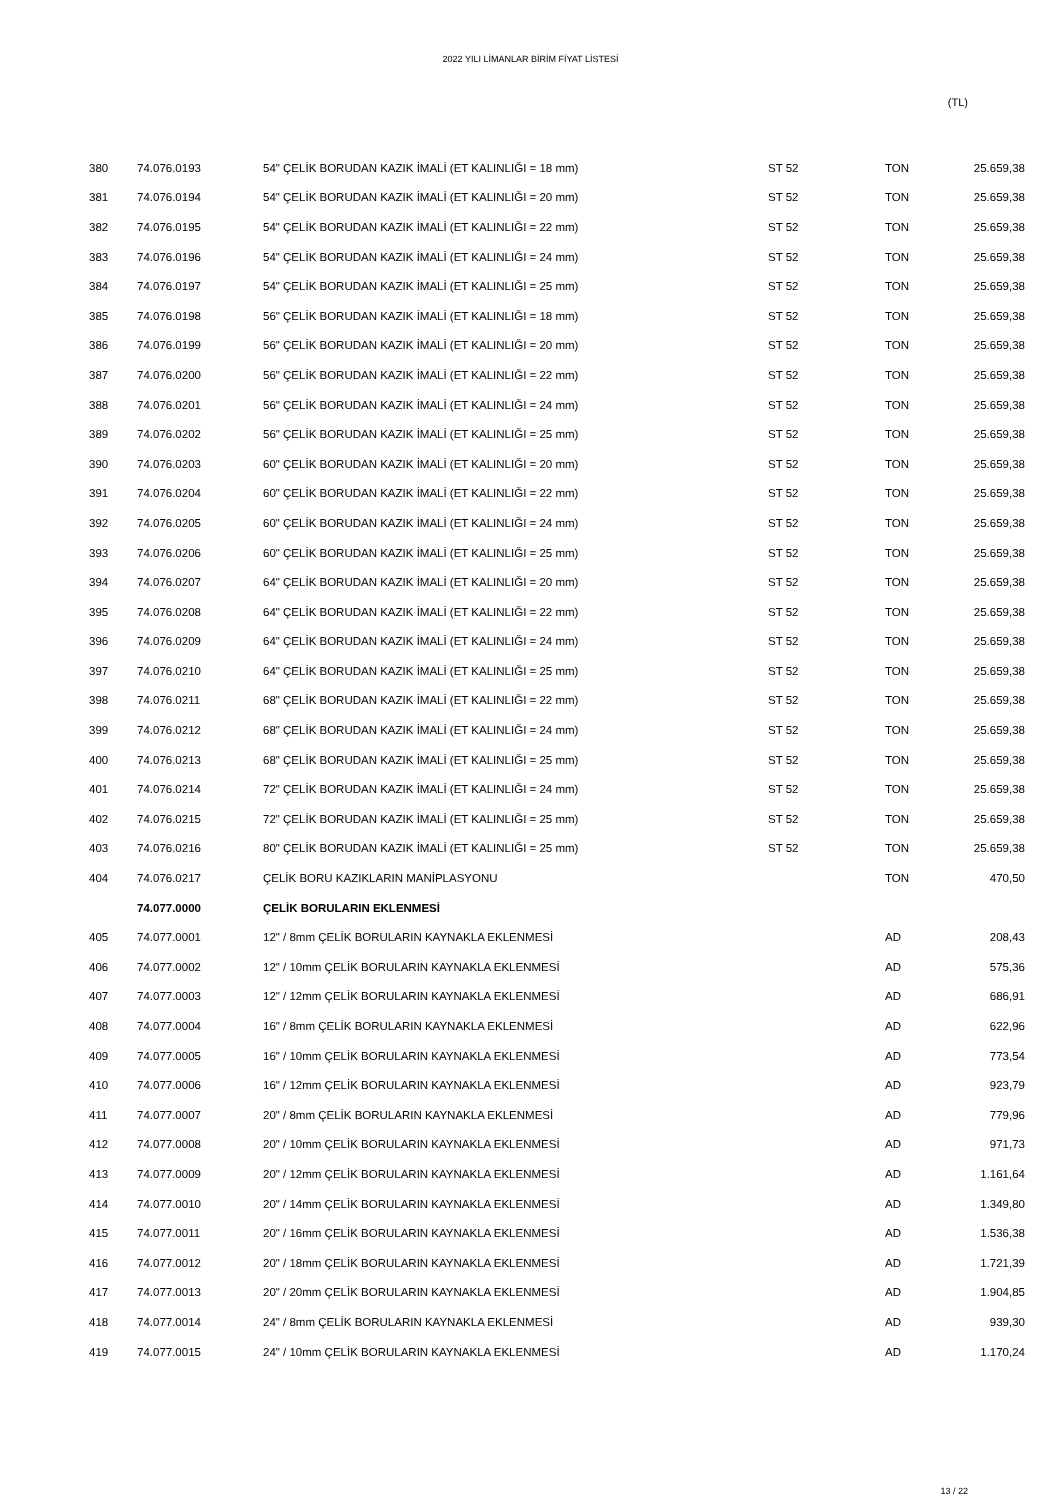2022 YILI LİMANLAR BİRİM FİYAT LİSTESİ
(TL)
| 380 | 74.076.0193 | 54" ÇELİK BORUDAN KAZIK İMALİ (ET KALINLIĞI = 18 mm) | ST 52 | TON | 25.659,38 |
| 381 | 74.076.0194 | 54" ÇELİK BORUDAN KAZIK İMALİ (ET KALINLIĞI = 20 mm) | ST 52 | TON | 25.659,38 |
| 382 | 74.076.0195 | 54" ÇELİK BORUDAN KAZIK İMALİ (ET KALINLIĞI = 22 mm) | ST 52 | TON | 25.659,38 |
| 383 | 74.076.0196 | 54" ÇELİK BORUDAN KAZIK İMALİ (ET KALINLIĞI = 24 mm) | ST 52 | TON | 25.659,38 |
| 384 | 74.076.0197 | 54" ÇELİK BORUDAN KAZIK İMALİ (ET KALINLIĞI = 25 mm) | ST 52 | TON | 25.659,38 |
| 385 | 74.076.0198 | 56" ÇELİK BORUDAN KAZIK İMALİ (ET KALINLIĞI = 18 mm) | ST 52 | TON | 25.659,38 |
| 386 | 74.076.0199 | 56" ÇELİK BORUDAN KAZIK İMALİ (ET KALINLIĞI = 20 mm) | ST 52 | TON | 25.659,38 |
| 387 | 74.076.0200 | 56" ÇELİK BORUDAN KAZIK İMALİ (ET KALINLIĞI = 22 mm) | ST 52 | TON | 25.659,38 |
| 388 | 74.076.0201 | 56" ÇELİK BORUDAN KAZIK İMALİ (ET KALINLIĞI = 24 mm) | ST 52 | TON | 25.659,38 |
| 389 | 74.076.0202 | 56" ÇELİK BORUDAN KAZIK İMALİ (ET KALINLIĞI = 25 mm) | ST 52 | TON | 25.659,38 |
| 390 | 74.076.0203 | 60" ÇELİK BORUDAN KAZIK İMALİ (ET KALINLIĞI = 20 mm) | ST 52 | TON | 25.659,38 |
| 391 | 74.076.0204 | 60" ÇELİK BORUDAN KAZIK İMALİ (ET KALINLIĞI = 22 mm) | ST 52 | TON | 25.659,38 |
| 392 | 74.076.0205 | 60" ÇELİK BORUDAN KAZIK İMALİ (ET KALINLIĞI = 24 mm) | ST 52 | TON | 25.659,38 |
| 393 | 74.076.0206 | 60" ÇELİK BORUDAN KAZIK İMALİ (ET KALINLIĞI = 25 mm) | ST 52 | TON | 25.659,38 |
| 394 | 74.076.0207 | 64" ÇELİK BORUDAN KAZIK İMALİ (ET KALINLIĞI = 20 mm) | ST 52 | TON | 25.659,38 |
| 395 | 74.076.0208 | 64" ÇELİK BORUDAN KAZIK İMALİ (ET KALINLIĞI = 22 mm) | ST 52 | TON | 25.659,38 |
| 396 | 74.076.0209 | 64" ÇELİK BORUDAN KAZIK İMALİ (ET KALINLIĞI = 24 mm) | ST 52 | TON | 25.659,38 |
| 397 | 74.076.0210 | 64" ÇELİK BORUDAN KAZIK İMALİ (ET KALINLIĞI = 25 mm) | ST 52 | TON | 25.659,38 |
| 398 | 74.076.0211 | 68" ÇELİK BORUDAN KAZIK İMALİ (ET KALINLIĞI = 22 mm) | ST 52 | TON | 25.659,38 |
| 399 | 74.076.0212 | 68" ÇELİK BORUDAN KAZIK İMALİ (ET KALINLIĞI = 24 mm) | ST 52 | TON | 25.659,38 |
| 400 | 74.076.0213 | 68" ÇELİK BORUDAN KAZIK İMALİ (ET KALINLIĞI = 25 mm) | ST 52 | TON | 25.659,38 |
| 401 | 74.076.0214 | 72" ÇELİK BORUDAN KAZIK İMALİ (ET KALINLIĞI = 24 mm) | ST 52 | TON | 25.659,38 |
| 402 | 74.076.0215 | 72" ÇELİK BORUDAN KAZIK İMALİ (ET KALINLIĞI = 25 mm) | ST 52 | TON | 25.659,38 |
| 403 | 74.076.0216 | 80" ÇELİK BORUDAN KAZIK İMALİ (ET KALINLIĞI = 25 mm) | ST 52 | TON | 25.659,38 |
| 404 | 74.076.0217 | ÇELİK BORU KAZIKLARIN MANİPLASYONU | | TON | 470,50 |
| | 74.077.0000 | ÇELİK BORULARIN EKLENMESİ | | | |
| 405 | 74.077.0001 | 12" / 8mm ÇELİK BORULARIN KAYNAKLA EKLENMESİ | | AD | 208,43 |
| 406 | 74.077.0002 | 12" / 10mm ÇELİK BORULARIN KAYNAKLA EKLENMESİ | | AD | 575,36 |
| 407 | 74.077.0003 | 12" / 12mm ÇELİK BORULARIN KAYNAKLA EKLENMESİ | | AD | 686,91 |
| 408 | 74.077.0004 | 16" / 8mm ÇELİK BORULARIN KAYNAKLA EKLENMESİ | | AD | 622,96 |
| 409 | 74.077.0005 | 16" / 10mm ÇELİK BORULARIN KAYNAKLA EKLENMESİ | | AD | 773,54 |
| 410 | 74.077.0006 | 16" / 12mm ÇELİK BORULARIN KAYNAKLA EKLENMESİ | | AD | 923,79 |
| 411 | 74.077.0007 | 20" / 8mm ÇELİK BORULARIN KAYNAKLA EKLENMESİ | | AD | 779,96 |
| 412 | 74.077.0008 | 20" / 10mm ÇELİK BORULARIN KAYNAKLA EKLENMESİ | | AD | 971,73 |
| 413 | 74.077.0009 | 20" / 12mm ÇELİK BORULARIN KAYNAKLA EKLENMESİ | | AD | 1.161,64 |
| 414 | 74.077.0010 | 20" / 14mm ÇELİK BORULARIN KAYNAKLA EKLENMESİ | | AD | 1.349,80 |
| 415 | 74.077.0011 | 20" / 16mm ÇELİK BORULARIN KAYNAKLA EKLENMESİ | | AD | 1.536,38 |
| 416 | 74.077.0012 | 20" / 18mm ÇELİK BORULARIN KAYNAKLA EKLENMESİ | | AD | 1.721,39 |
| 417 | 74.077.0013 | 20" / 20mm ÇELİK BORULARIN KAYNAKLA EKLENMESİ | | AD | 1.904,85 |
| 418 | 74.077.0014 | 24" / 8mm ÇELİK BORULARIN KAYNAKLA EKLENMESİ | | AD | 939,30 |
| 419 | 74.077.0015 | 24" / 10mm ÇELİK BORULARIN KAYNAKLA EKLENMESİ | | AD | 1.170,24 |
13 / 22